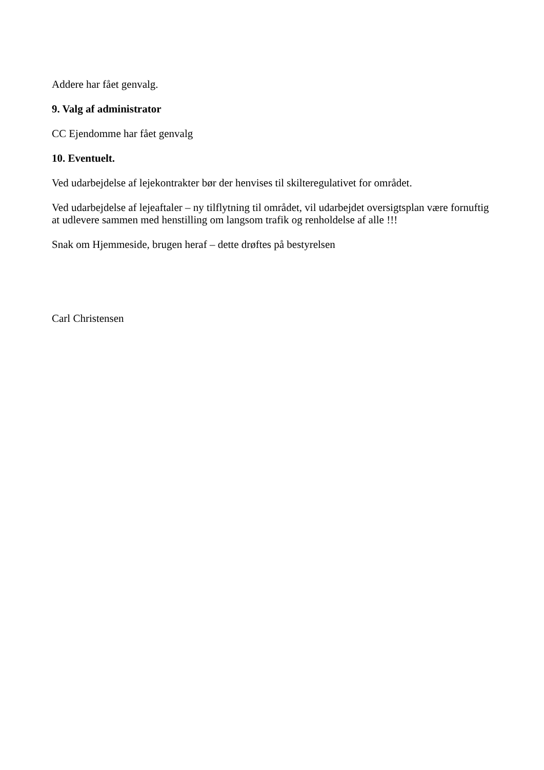Addere har fået genvalg.
9. Valg af administrator
CC Ejendomme har fået genvalg
10. Eventuelt.
Ved udarbejdelse af lejekontrakter bør der henvises til skilteregulativet for området.
Ved udarbejdelse af lejeaftaler – ny tilflytning til området, vil udarbejdet oversigtsplan være fornuftig at udlevere sammen med henstilling om langsom trafik og renholdelse af alle !!!
Snak om Hjemmeside, brugen heraf – dette drøftes på bestyrelsen
Carl Christensen